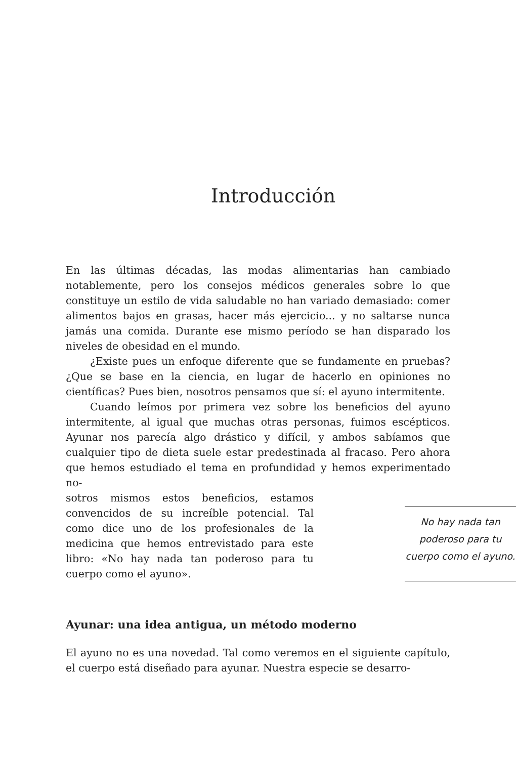Introducción
En las últimas décadas, las modas alimentarias han cambiado notablemente, pero los consejos médicos generales sobre lo que constituye un estilo de vida saludable no han variado demasiado: comer alimentos bajos en grasas, hacer más ejercicio... y no saltarse nunca jamás una comida. Durante ese mismo período se han disparado los niveles de obesidad en el mundo.
¿Existe pues un enfoque diferente que se fundamente en pruebas? ¿Que se base en la ciencia, en lugar de hacerlo en opiniones no científicas? Pues bien, nosotros pensamos que sí: el ayuno intermitente.
Cuando leímos por primera vez sobre los beneficios del ayuno intermitente, al igual que muchas otras personas, fuimos escépticos. Ayunar nos parecía algo drástico y difícil, y ambos sabíamos que cualquier tipo de dieta suele estar predestinada al fracaso. Pero ahora que hemos estudiado el tema en profundidad y hemos experimentado no-
sotros mismos estos beneficios, estamos convencidos de su increíble potencial. Tal como dice uno de los profesionales de la medicina que hemos entrevistado para este libro: «No hay nada tan poderoso para tu cuerpo como el ayuno».
No hay nada tan poderoso para tu cuerpo como el ayuno.
Ayunar: una idea antigua, un método moderno
El ayuno no es una novedad. Tal como veremos en el siguiente capítulo, el cuerpo está diseñado para ayunar. Nuestra especie se desarro-